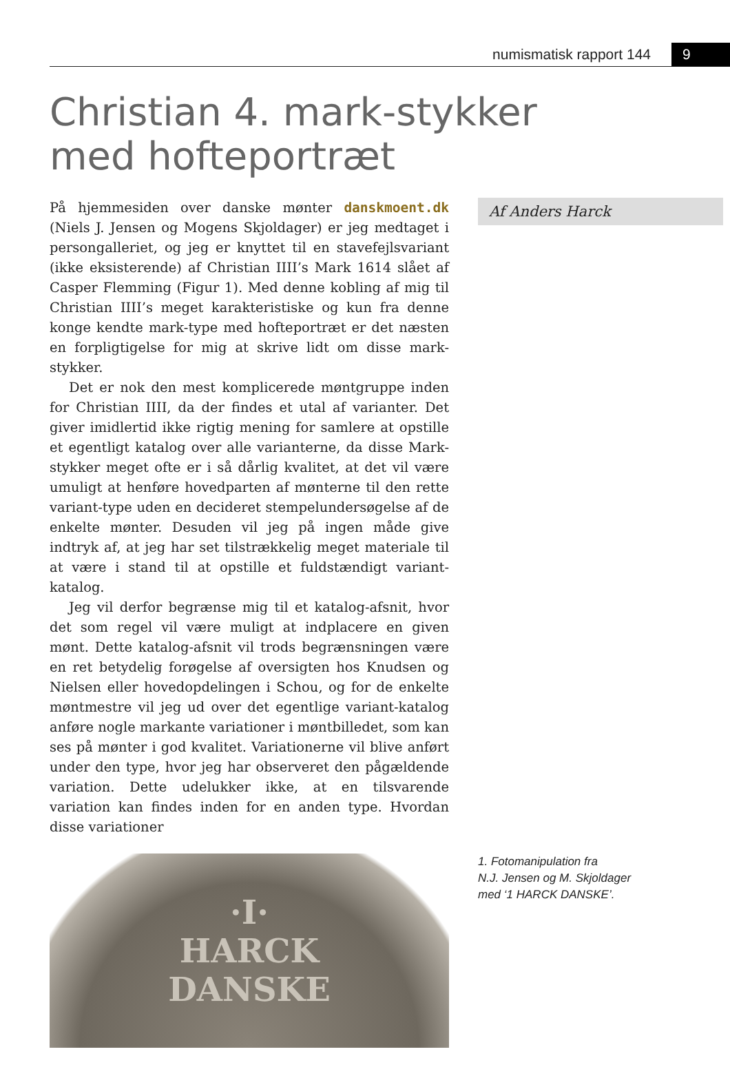numismatisk rapport 144 9
Christian 4. mark-stykker
med hofteportræt
På hjemmesiden over danske mønter danskmoent.dk (Niels J. Jensen og Mogens Skjoldager) er jeg medtaget i persongalleriet, og jeg er knyttet til en stavefejlsvariant (ikke eksisterende) af Christian IIII’s Mark 1614 slået af Casper Flemming (Figur 1). Med denne kobling af mig til Christian IIII’s meget karakteristiske og kun fra denne konge kendte mark-type med hofteportræt er det næsten en forpligtigelse for mig at skrive lidt om disse mark-stykker.
Det er nok den mest komplicerede møntgruppe inden for Christian IIII, da der findes et utal af varianter. Det giver imidlertid ikke rigtig mening for samlere at opstille et egentligt katalog over alle varianterne, da disse Mark-stykker meget ofte er i så dårlig kvalitet, at det vil være umuligt at henføre hovedparten af mønterne til den rette variant-type uden en decideret stempelundersøgelse af de enkelte mønter. Desuden vil jeg på ingen måde give indtryk af, at jeg har set tilstrækkelig meget materiale til at være i stand til at opstille et fuldstændigt variant-katalog.
Jeg vil derfor begrænse mig til et katalog-afsnit, hvor det som regel vil være muligt at indplacere en given mønt. Dette katalog-afsnit vil trods begrænsningen være en ret betydelig forøgelse af oversigten hos Knudsen og Nielsen eller hovedopdelingen i Schou, og for de enkelte møntmestre vil jeg ud over det egentlige variant-katalog anføre nogle markante variationer i møntbilledet, som kan ses på mønter i god kvalitet. Variationerne vil blive anført under den type, hvor jeg har observeret den pågældende variation. Dette udelukker ikke, at en tilsvarende variation kan findes inden for en anden type. Hvordan disse variationer
Af Anders Harck
·I·
HARCK
DANSKE
1. Fotomanipulation fra
N.J. Jensen og M. Skjoldager
med ‘1 HARCK DANSKE’.